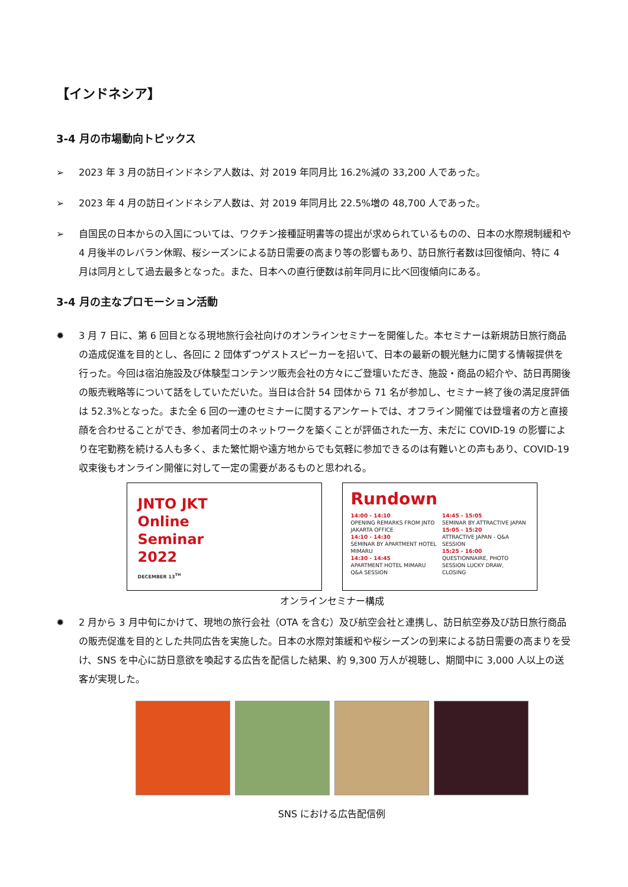【インドネシア】
3-4 月の市場動向トピックス
➢ 2023 年 3 月の訪日インドネシア人数は、対 2019 年同月比 16.2%減の 33,200 人であった。
➢ 2023 年 4 月の訪日インドネシア人数は、対 2019 年同月比 22.5%増の 48,700 人であった。
➢ 自国民の日本からの入国については、ワクチン接種証明書等の提出が求められているものの、日本の水際規制緩和や 4 月後半のレバラン休暇、桜シーズンによる訪日需要の高まり等の影響もあり、訪日旅行者数は回復傾向、特に 4 月は同月として過去最多となった。また、日本への直行便数は前年同月に比べ回復傾向にある。
3-4 月の主なプロモーション活動
✹ 3 月 7 日に、第 6 回目となる現地旅行会社向けのオンラインセミナーを開催した。本セミナーは新規訪日旅行商品の造成促進を目的とし、各回に 2 団体ずつゲストスピーカーを招いて、日本の最新の観光魅力に関する情報提供を行った。今回は宿泊施設及び体験型コンテンツ販売会社の方々にご登壇いただき、施設・商品の紹介や、訪日再開後の販売戦略等について話をしていただいた。当日は合計 54 団体から 71 名が参加し、セミナー終了後の満足度評価は 52.3%となった。また全 6 回の一連のセミナーに関するアンケートでは、オフライン開催では登壇者の方と直接顔を合わせることができ、参加者同士のネットワークを築くことが評価された一方、未だに COVID-19 の影響により在宅勤務を続ける人も多く、また繁忙期や遠方地からでも気軽に参加できるのは有難いとの声もあり、COVID-19 収束後もオンライン開催に対して一定の需要があるものと思われる。
JNTO JKT
Online
Seminar
2022
DECEMBER 13<sup>TH</sup>
Rundown
14:00 - 14:10
OPENING REMARKS FROM JNTO JAKARTA OFFICE
14:10 - 14:30
SEMINAR BY APARTMENT HOTEL MIMARU
14:30 - 14:45
APARTMENT HOTEL MIMARU Q&A SESSION
14:45 - 15:05
SEMINAR BY ATTRACTIVE JAPAN
15:05 - 15:20
ATTRACTIVE JAPAN - Q&A SESSION
15:25 - 16:00
QUESTIONNAIRE, PHOTO SESSION LUCKY DRAW, CLOSING
オンラインセミナー構成
✹ 2 月から 3 月中旬にかけて、現地の旅行会社（OTA を含む）及び航空会社と連携し、訪日航空券及び訪日旅行商品の販売促進を目的とした共同広告を実施した。日本の水際対策緩和や桜シーズンの到来による訪日需要の高まりを受け、SNS を中心に訪日意欲を喚起する広告を配信した結果、約 9,300 万人が視聴し、期間中に 3,000 人以上の送客が実現した。
SNS における広告配信例